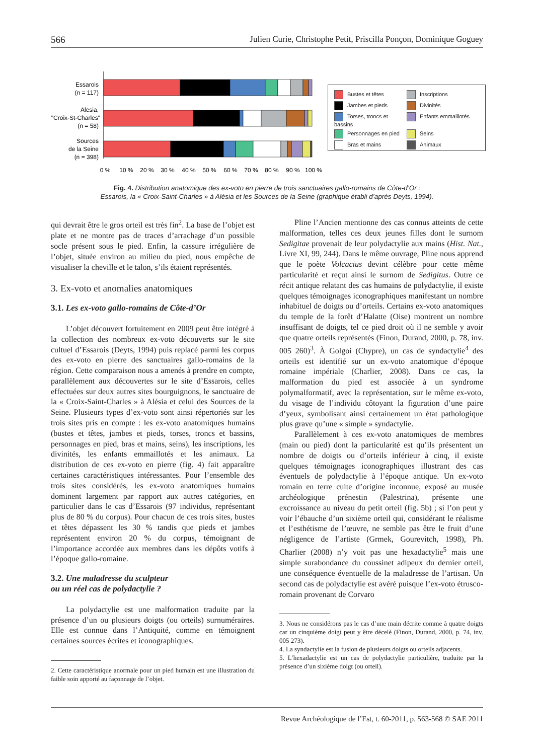566 Julien Curie, Christophe Petit, Priscilla Ponçon, Dominique Goguey
Essarois
(n = 117)
Alesia,
"Croix-St-Charles"
(n = 58)
Sources
de la Seine
(n = 398)
0 %
10 %
20 %
30 %
40 %
50 %
60 %
70 %
80 %
90 %
100 %
Bustes et têtes
Inscriptions
Jambes et pieds
Divinités
Torses, troncs et bassins
Enfants emmaillotés
Personnages en pied
Seins
Bras et mains
Animaux
Fig. 4. Distribution anatomique des ex-voto en pierre de trois sanctuaires gallo-romains de Côte-d’Or :
Essarois, la « Croix-Saint-Charles » à Alésia et les Sources de la Seine (graphique établi d’après Deyts, 1994).
qui devrait être le gros orteil est très fin<sup>2</sup>. La base de l’objet est plate et ne montre pas de traces d’arrachage d’un possible socle présent sous le pied. Enfin, la cassure irrégulière de l’objet, située environ au milieu du pied, nous empêche de visualiser la cheville et le talon, s’ils étaient représentés.
3. Ex-voto et anomalies anatomiques
3.1. Les ex-voto gallo-romains de Côte-d’Or
L’objet découvert fortuitement en 2009 peut être intégré à la collection des nombreux ex-voto découverts sur le site cultuel d’Essarois (Deyts, 1994) puis replacé parmi les corpus des ex-voto en pierre des sanctuaires gallo-romains de la région. Cette comparaison nous a amenés à prendre en compte, parallèlement aux découvertes sur le site d’Essarois, celles effectuées sur deux autres sites bourguignons, le sanctuaire de la « Croix-Saint-Charles » à Alésia et celui des Sources de la Seine. Plusieurs types d’ex-voto sont ainsi répertoriés sur les trois sites pris en compte : les ex-voto anatomiques humains (bustes et têtes, jambes et pieds, torses, troncs et bassins, personnages en pied, bras et mains, seins), les inscriptions, les divinités, les enfants emmaillotés et les animaux. La distribution de ces ex-voto en pierre (fig. 4) fait apparaître certaines caractéristiques intéressantes. Pour l’ensemble des trois sites considérés, les ex-voto anatomiques humains dominent largement par rapport aux autres catégories, en particulier dans le cas d’Essarois (97 individus, représentant plus de 80 % du corpus). Pour chacun de ces trois sites, bustes et têtes dépassent les 30 % tandis que pieds et jambes représentent environ 20 % du corpus, témoignant de l’importance accordée aux membres dans les dépôts votifs à l’époque gallo-romaine.
3.2. Une maladresse du sculpteur
ou un réel cas de polydactylie ?
La polydactylie est une malformation traduite par la présence d’un ou plusieurs doigts (ou orteils) surnuméraires. Elle est connue dans l’Antiquité, comme en témoignent certaines sources écrites et iconographiques.
2. Cette caractéristique anormale pour un pied humain est une illustration du faible soin apporté au façonnage de l’objet.
Pline l’Ancien mentionne des cas connus atteints de cette malformation, telles ces deux jeunes filles dont le surnom Sedigitae provenait de leur polydactylie aux mains (Hist. Nat., Livre XI, 99, 244). Dans le même ouvrage, Pline nous apprend que le poète Volcacius devint célèbre pour cette même particularité et reçut ainsi le surnom de Sedigitus. Outre ce récit antique relatant des cas humains de polydactylie, il existe quelques témoignages iconographiques manifestant un nombre inhabituel de doigts ou d’orteils. Certains ex-voto anatomiques du temple de la forêt d’Halatte (Oise) montrent un nombre insuffisant de doigts, tel ce pied droit où il ne semble y avoir que quatre orteils représentés (Finon, Durand, 2000, p. 78, inv. 005 260)<sup>3</sup>. À Golgoi (Chypre), un cas de syndactylie<sup>4</sup> des orteils est identifié sur un ex-voto anatomique d’époque romaine impériale (Charlier, 2008). Dans ce cas, la malformation du pied est associée à un syndrome polymalformatif, avec la représentation, sur le même ex-voto, du visage de l’individu côtoyant la figuration d’une paire d’yeux, symbolisant ainsi certainement un état pathologique plus grave qu’une « simple » syndactylie.
Parallèlement à ces ex-voto anatomiques de membres (main ou pied) dont la particularité est qu’ils présentent un nombre de doigts ou d’orteils inférieur à cinq, il existe quelques témoignages iconographiques illustrant des cas éventuels de polydactylie à l’époque antique. Un ex-voto romain en terre cuite d’origine inconnue, exposé au musée archéologique prénestin (Palestrina), présente une excroissance au niveau du petit orteil (fig. 5b) ; si l’on peut y voir l’ébauche d’un sixième orteil qui, considérant le réalisme et l’esthétisme de l’œuvre, ne semble pas être le fruit d’une négligence de l’artiste (Grmek, Gourevitch, 1998), Ph. Charlier (2008) n’y voit pas une hexadactylie<sup>5</sup> mais une simple surabondance du coussinet adipeux du dernier orteil, une conséquence éventuelle de la maladresse de l’artisan. Un second cas de polydactylie est avéré puisque l’ex-voto étrusco-romain provenant de Corvaro
3. Nous ne considérons pas le cas d’une main décrite comme à quatre doigts car un cinquième doigt peut y être décelé (Finon, Durand, 2000, p. 74, inv. 005 273).
4. La syndactylie est la fusion de plusieurs doigts ou orteils adjacents.
5. L’hexadactylie est un cas de polydactylie particulière, traduite par la présence d’un sixième doigt (ou orteil).
Revue Archéologique de l’Est, t. 60-2011, p. 563-568 © SAE 2011